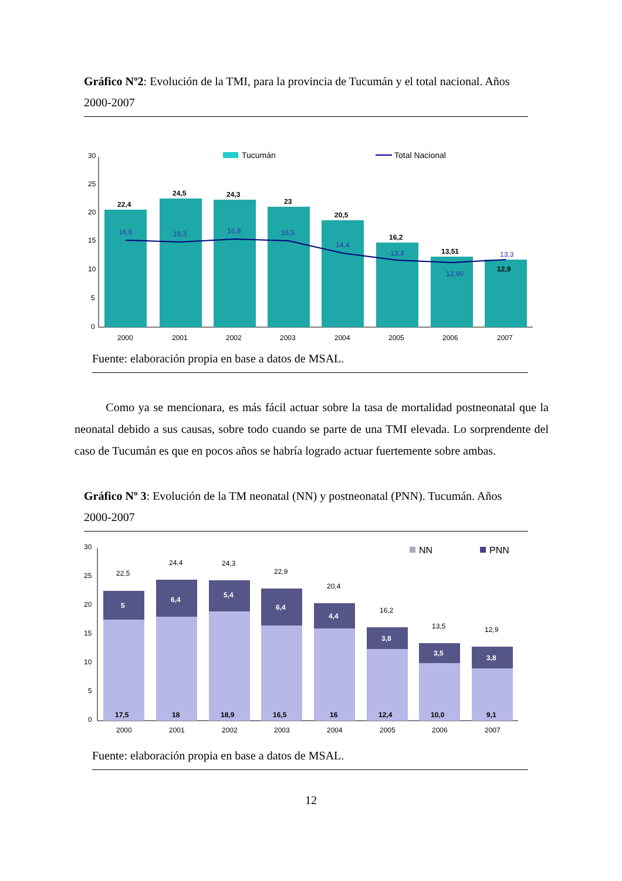Gráfico Nº2: Evolución de la TMI, para la provincia de Tucumán y el total nacional. Años 2000-2007
30
25
20
15
10
5
0
Tucumán
Total Nacional
22,4
24,5
24,3
23
20,5
16,2
13,51
12,9
16,6
16,3
16,8
16,5
14,4
13,3
12,90
13,3
2000
2001
2002
2003
2004
2005
2006
2007
Fuente: elaboración propia en base a datos de MSAL.
Como ya se mencionara, es más fácil actuar sobre la tasa de mortalidad postneonatal que la neonatal debido a sus causas, sobre todo cuando se parte de una TMI elevada. Lo sorprendente del caso de Tucumán es que en pocos años se habría logrado actuar fuertemente sobre ambas.
Gráfico Nº 3: Evolución de la TM neonatal (NN) y postneonatal (PNN). Tucumán. Años 2000-2007
30
25
20
15
10
5
0
NN
PNN
22,5
24,4
24,3
22,9
20,4
16,2
13,5
12,9
5
6,4
5,4
6,4
4,4
3,8
3,5
3,8
17,5
18
18,9
16,5
16
12,4
10,0
9,1
2000
2001
2002
2003
2004
2005
2006
2007
Fuente: elaboración propia en base a datos de MSAL.
12